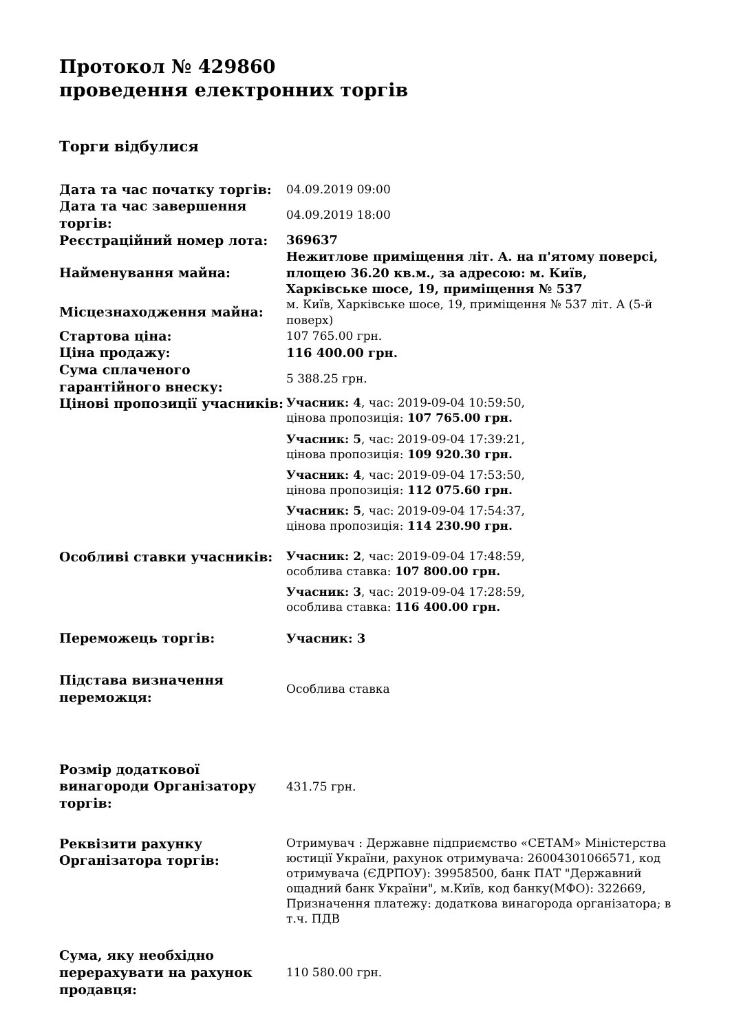Протокол № 429860
проведення електронних торгів
Торги відбулися
| Дата та час початку торгів: | 04.09.2019 09:00 |
| Дата та час завершення торгів: | 04.09.2019 18:00 |
| Реєстраційний номер лота: | 369637 |
| Найменування майна: | Нежитлове приміщення літ. А. на п'ятому поверсі, площею 36.20 кв.м., за адресою: м. Київ, Харківське шосе, 19, приміщення № 537 |
| Місцезнаходження майна: | м. Київ, Харківське шосе, 19, приміщення № 537 літ. А (5-й поверх) |
| Стартова ціна: | 107 765.00 грн. |
| Ціна продажу: | 116 400.00 грн. |
| Сума сплаченого гарантійного внеску: | 5 388.25 грн. |
| Цінові пропозиції учасників: | Учасник: 4 , час: 2019-09-04 10:59:50, цінова пропозиція: 107 765.00 грн. Учасник: 5 , час: 2019-09-04 17:39:21, цінова пропозиція: 109 920.30 грн. Учасник: 4 , час: 2019-09-04 17:53:50, цінова пропозиція: 112 075.60 грн. Учасник: 5 , час: 2019-09-04 17:54:37, цінова пропозиція: 114 230.90 грн. |
| Особливі ставки учасників: | Учасник: 2 , час: 2019-09-04 17:48:59, особлива ставка: 107 800.00 грн. Учасник: 3 , час: 2019-09-04 17:28:59, особлива ставка: 116 400.00 грн. |
| Переможець торгів: | Учасник: 3 |
| Підстава визначення переможця: | Особлива ставка |
| Розмір додаткової винагороди Організатору торгів: | 431.75 грн. |
| Реквізити рахунку Організатора торгів: | Отримувач : Державне підприємство «СЕТАМ» Міністерства юстиції України, рахунок отримувача: 26004301066571, код отримувача (ЄДРПОУ): 39958500, банк ПАТ "Державний ощадний банк України", м.Київ, код банку(МФО): 322669, Призначення платежу: додаткова винагорода організатора; в т.ч. ПДВ |
| Сума, яку необхідно перерахувати на рахунок продавця: | 110 580.00 грн. |